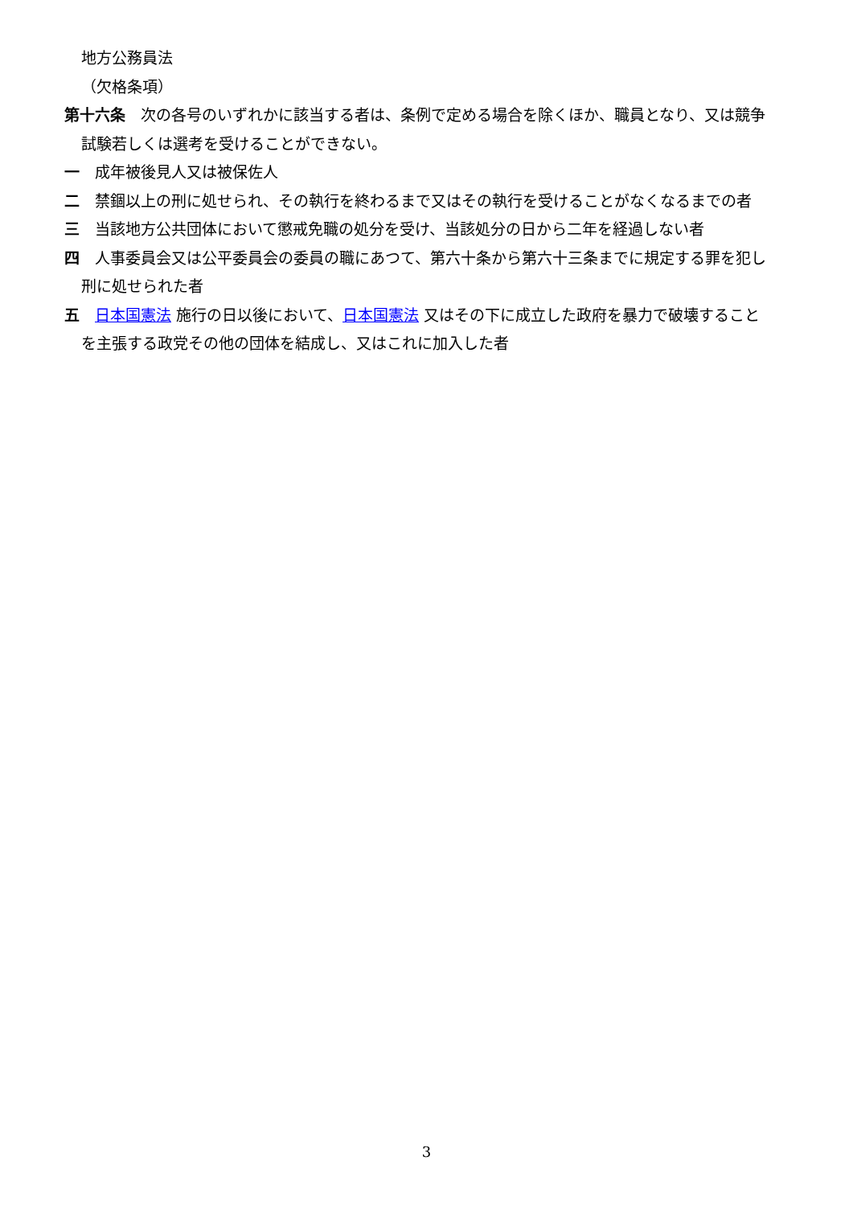地方公務員法
（欠格条項）
第十六条　次の各号のいずれかに該当する者は、条例で定める場合を除くほか、職員となり、又は競争試験若しくは選考を受けることができない。
一　成年被後見人又は被保佐人
二　禁錮以上の刑に処せられ、その執行を終わるまで又はその執行を受けることがなくなるまでの者
三　当該地方公共団体において懲戒免職の処分を受け、当該処分の日から二年を経過しない者
四　人事委員会又は公平委員会の委員の職にあつて、第六十条から第六十三条までに規定する罪を犯し刑に処せられた者
五　日本国憲法 施行の日以後において、日本国憲法 又はその下に成立した政府を暴力で破壊することを主張する政党その他の団体を結成し、又はこれに加入した者
3